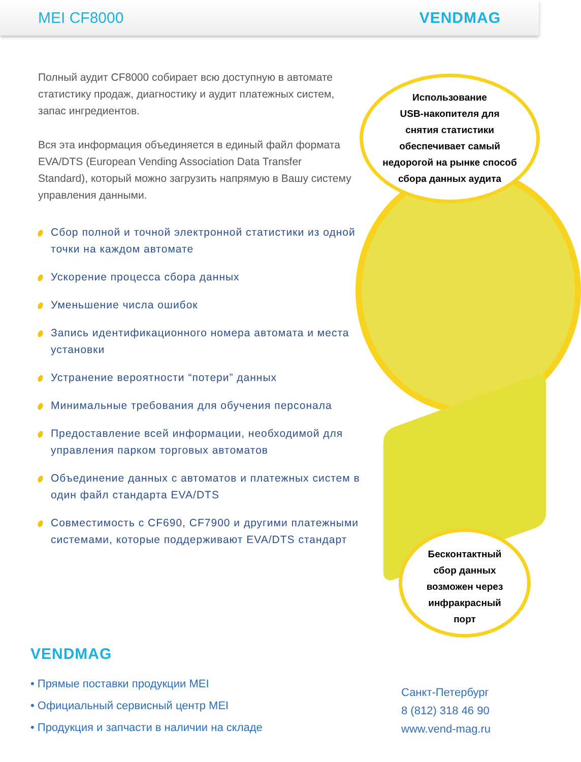MEI CF8000 VENDMAG
Полный аудит CF8000 собирает всю доступную в автомате статистику продаж, диагностику и аудит платежных систем, запас ингредиентов.
Вся эта информация объединяется в единый файл формата EVA/DTS (European Vending Association Data Transfer Standard), который можно загрузить напрямую в Вашу систему управления данными.
Сбор полной и точной электронной статистики из одной точки на каждом автомате
Ускорение процесса сбора данных
Уменьшение числа ошибок
Запись идентификационного номера автомата и места установки
Устранение вероятности “потери” данных
Минимальные требования для обучения персонала
Предоставление всей информации, необходимой для управления парком торговых автоматов
Объединение данных с автоматов и платежных систем в один файл стандарта EVA/DTS
Совместимость с CF690, CF7900 и другими платежными системами, которые поддерживают EVA/DTS стандарт
Использование
USB-накопителя для
снятия статистики
обеспечивает самый
недорогой на рынке способ
сбора данных аудита
Бесконтактный
сбор данных
возможен через
инфракрасный
порт
VENDMAG
• Прямые поставки продукции MEI
• Официальный сервисный центр MEI
• Продукция и запчасти в наличии на складе
Санкт-Петербург
8 (812) 318 46 90
www.vend-mag.ru